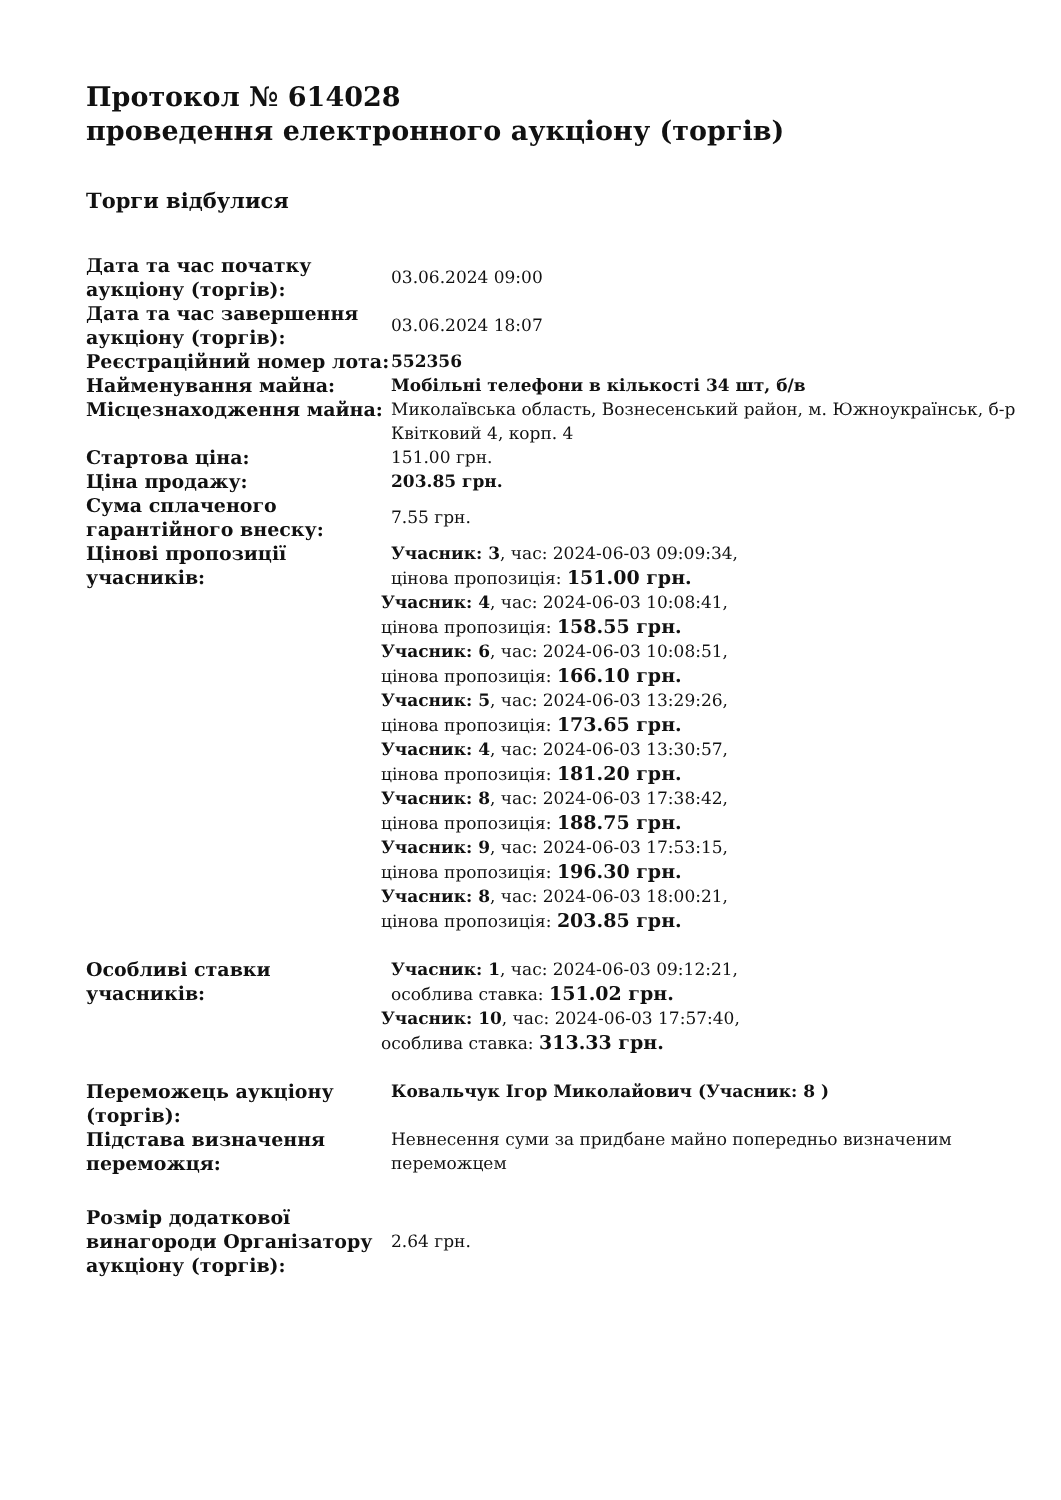Протокол № 614028
проведення електронного аукціону (торгів)
Торги відбулися
| Дата та час початку аукціону (торгів): | 03.06.2024 09:00 |
| Дата та час завершення аукціону (торгів): | 03.06.2024 18:07 |
| Реєстраційний номер лота: | 552356 |
| Найменування майна: | Мобільні телефони в кількості 34 шт, б/в |
| Місцезнаходження майна: | Миколаївська область, Вознесенський район, м. Южноукраїнськ, б-р Квітковий 4, корп. 4 |
| Стартова ціна: | 151.00 грн. |
| Ціна продажу: | 203.85 грн. |
| Сума сплаченого гарантійного внеску: | 7.55 грн. |
| Цінові пропозиції учасників: | Учасник: 3 , час: 2024-06-03 09:09:34, цінова пропозиція: 151.00 грн. Учасник: 4 , час: 2024-06-03 10:08:41, цінова пропозиція: 158.55 грн. Учасник: 6 , час: 2024-06-03 10:08:51, цінова пропозиція: 166.10 грн. Учасник: 5 , час: 2024-06-03 13:29:26, цінова пропозиція: 173.65 грн. Учасник: 4 , час: 2024-06-03 13:30:57, цінова пропозиція: 181.20 грн. Учасник: 8 , час: 2024-06-03 17:38:42, цінова пропозиція: 188.75 грн. Учасник: 9 , час: 2024-06-03 17:53:15, цінова пропозиція: 196.30 грн. Учасник: 8 , час: 2024-06-03 18:00:21, цінова пропозиція: 203.85 грн. |
| Особливі ставки учасників: | Учасник: 1 , час: 2024-06-03 09:12:21, особлива ставка: 151.02 грн. Учасник: 10 , час: 2024-06-03 17:57:40, особлива ставка: 313.33 грн. |
| Переможець аукціону (торгів): | Ковальчук Ігор Миколайович (Учасник: 8 ) |
| Підстава визначення переможця: | Невнесення суми за придбане майно попередньо визначеним переможцем |
| Розмір додаткової винагороди Організатору аукціону (торгів): | 2.64 грн. |